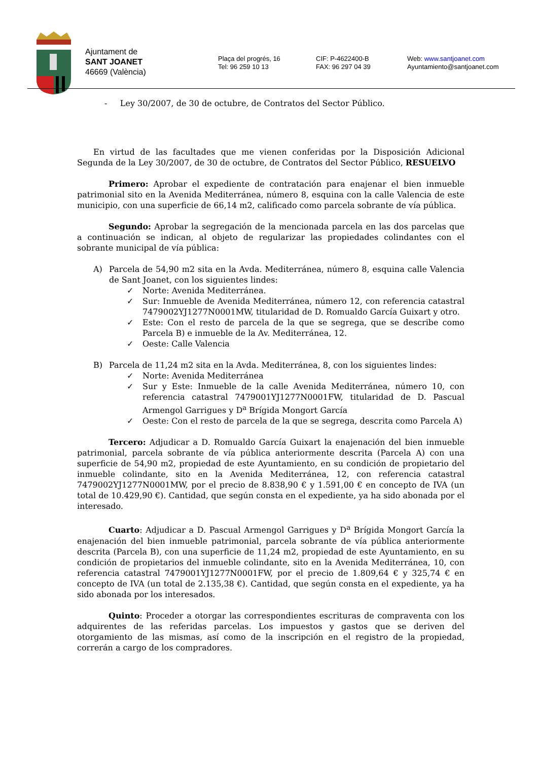Ajuntament de
SANT JOANET
46669 (València)
Plaça del progrés, 16
Tel: 96 259 10 13
CIF: P-4622400-B
FAX: 96 297 04 39
Web: www.santjoanet.com
Ayuntamiento@santjoanet.com
- Ley 30/2007, de 30 de octubre, de Contratos del Sector Público.
En virtud de las facultades que me vienen conferidas por la Disposición Adicional Segunda de la Ley 30/2007, de 30 de octubre, de Contratos del Sector Público, RESUELVO
Primero: Aprobar el expediente de contratación para enajenar el bien inmueble patrimonial sito en la Avenida Mediterránea, número 8, esquina con la calle Valencia de este municipio, con una superficie de 66,14 m2, calificado como parcela sobrante de vía pública.
Segundo: Aprobar la segregación de la mencionada parcela en las dos parcelas que a continuación se indican, al objeto de regularizar las propiedades colindantes con el sobrante municipal de vía pública:
A) Parcela de 54,90 m2 sita en la Avda. Mediterránea, número 8, esquina calle Valencia de Sant Joanet, con los siguientes lindes:
✓ Norte: Avenida Mediterránea.
✓ Sur: Inmueble de Avenida Mediterránea, número 12, con referencia catastral 7479002YJ1277N0001MW, titularidad de D. Romualdo García Guixart y otro.
✓ Este: Con el resto de parcela de la que se segrega, que se describe como Parcela B) e inmueble de la Av. Mediterránea, 12.
✓ Oeste: Calle Valencia
B) Parcela de 11,24 m2 sita en la Avda. Mediterránea, 8, con los siguientes lindes:
✓ Norte: Avenida Mediterránea
✓ Sur y Este: Inmueble de la calle Avenida Mediterránea, número 10, con referencia catastral 7479001YJ1277N0001FW, titularidad de D. Pascual Armengol Garrigues y D<sup>a</sup> Brígida Mongort García
✓ Oeste: Con el resto de parcela de la que se segrega, descrita como Parcela A)
Tercero: Adjudicar a D. Romualdo García Guixart la enajenación del bien inmueble patrimonial, parcela sobrante de vía pública anteriormente descrita (Parcela A) con una superficie de 54,90 m2, propiedad de este Ayuntamiento, en su condición de propietario del inmueble colindante, sito en la Avenida Mediterránea, 12, con referencia catastral 7479002YJ1277N0001MW, por el precio de 8.838,90 € y 1.591,00 € en concepto de IVA (un total de 10.429,90 €). Cantidad, que según consta en el expediente, ya ha sido abonada por el interesado.
Cuarto: Adjudicar a D. Pascual Armengol Garrigues y D<sup>a</sup> Brígida Mongort García la enajenación del bien inmueble patrimonial, parcela sobrante de vía pública anteriormente descrita (Parcela B), con una superficie de 11,24 m2, propiedad de este Ayuntamiento, en su condición de propietarios del inmueble colindante, sito en la Avenida Mediterránea, 10, con referencia catastral 7479001YJ1277N0001FW, por el precio de 1.809,64 € y 325,74 € en concepto de IVA (un total de 2.135,38 €). Cantidad, que según consta en el expediente, ya ha sido abonada por los interesados.
Quinto: Proceder a otorgar las correspondientes escrituras de compraventa con los adquirentes de las referidas parcelas. Los impuestos y gastos que se deriven del otorgamiento de las mismas, así como de la inscripción en el registro de la propiedad, correrán a cargo de los compradores.